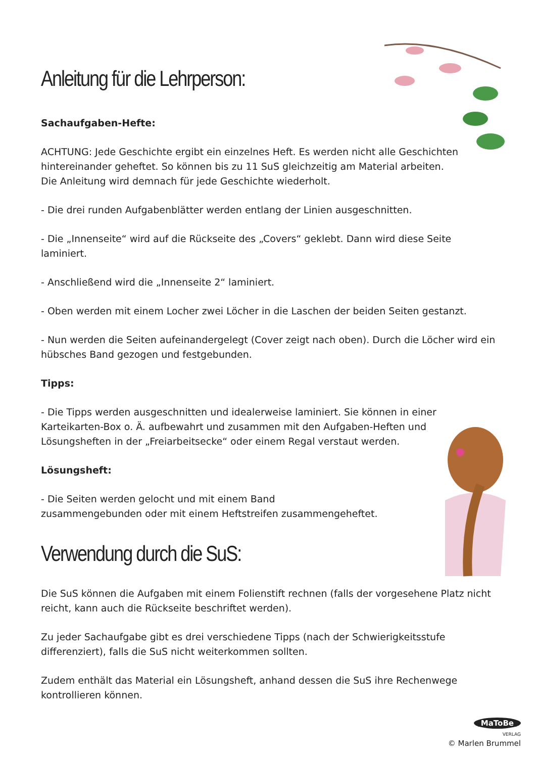Anleitung für die Lehrperson:
Sachaufgaben-Hefte:
ACHTUNG: Jede Geschichte ergibt ein einzelnes Heft. Es werden nicht alle Geschichten hintereinander geheftet. So können bis zu 11 SuS gleichzeitig am Material arbeiten.
Die Anleitung wird demnach für jede Geschichte wiederholt.
- Die drei runden Aufgabenblätter werden entlang der Linien ausgeschnitten.
- Die „Innenseite“ wird auf die Rückseite des „Covers“ geklebt. Dann wird diese Seite laminiert.
- Anschließend wird die „Innenseite 2“ laminiert.
- Oben werden mit einem Locher zwei Löcher in die Laschen der beiden Seiten gestanzt.
- Nun werden die Seiten aufeinandergelegt (Cover zeigt nach oben). Durch die Löcher wird ein hübsches Band gezogen und festgebunden.
Tipps:
- Die Tipps werden ausgeschnitten und idealerweise laminiert. Sie können in einer Karteikarten-Box o. Ä. aufbewahrt und zusammen mit den Aufgaben-Heften und Lösungsheften in der „Freiarbeitsecke“ oder einem Regal verstaut werden.
Lösungsheft:
- Die Seiten werden gelocht und mit einem Band
zusammengebunden oder mit einem Heftstreifen zusammengeheftet.
Verwendung durch die SuS:
Die SuS können die Aufgaben mit einem Folienstift rechnen (falls der vorgesehene Platz nicht reicht, kann auch die Rückseite beschriftet werden).
Zu jeder Sachaufgabe gibt es drei verschiedene Tipps (nach der Schwierigkeitsstufe differenziert), falls die SuS nicht weiterkommen sollten.
Zudem enthält das Material ein Lösungsheft, anhand dessen die SuS ihre Rechenwege kontrollieren können.
MaToBe
VERLAG
© Marlen Brummel